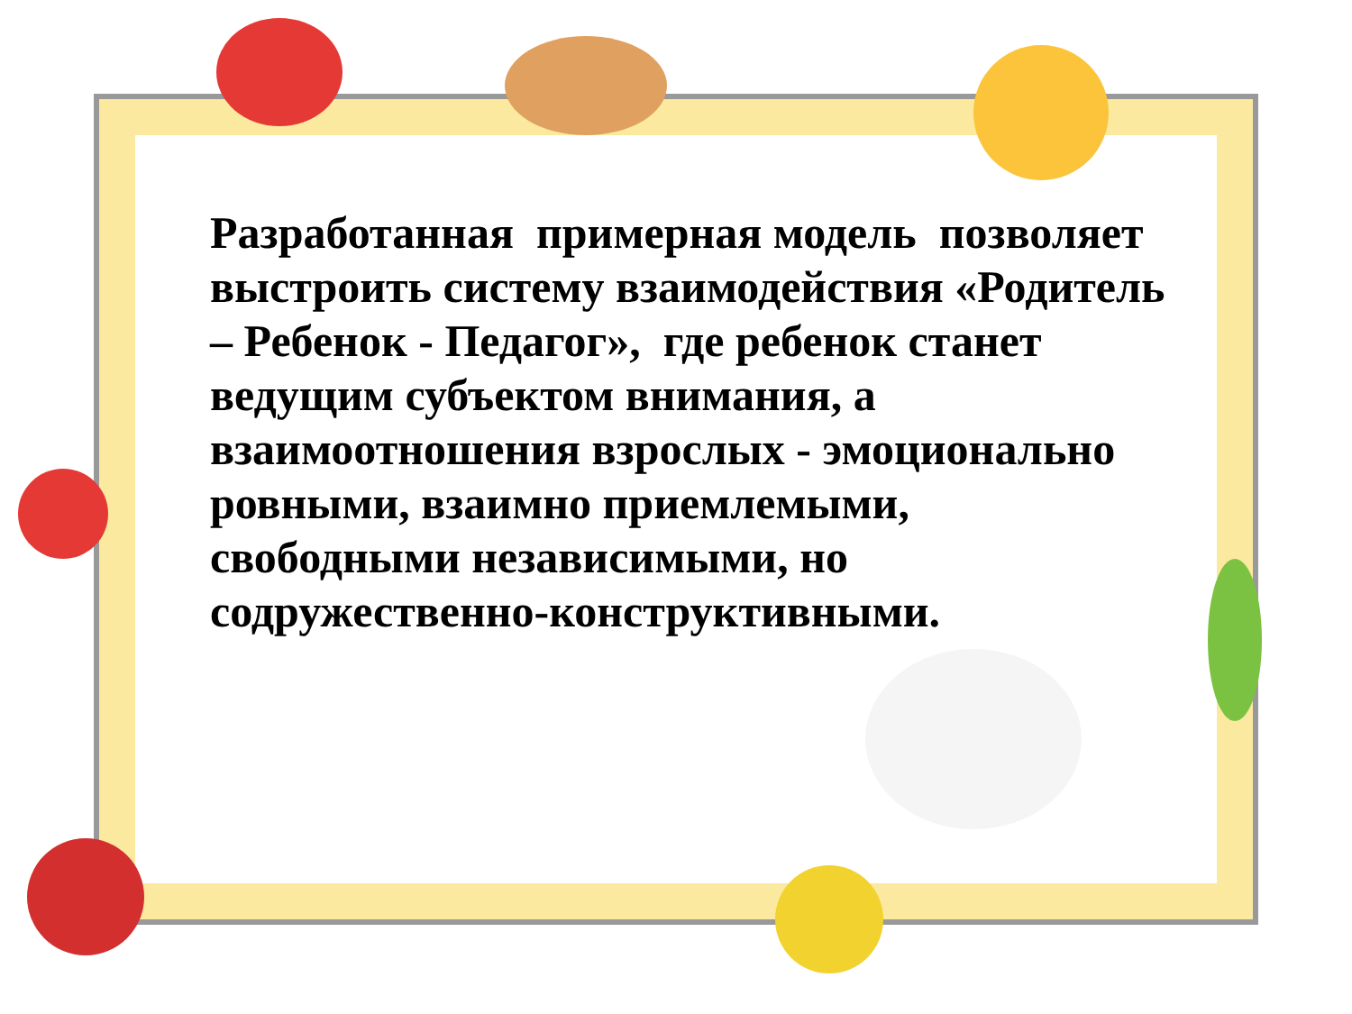Разработанная примерная модель позволяет выстроить систему взаимодействия «Родитель – Ребенок - Педагог», где ребенок станет ведущим субъектом внимания, а взаимоотношения взрослых - эмоционально ровными, взаимно приемлемыми, свободными независимыми, но содружественно-конструктивными.